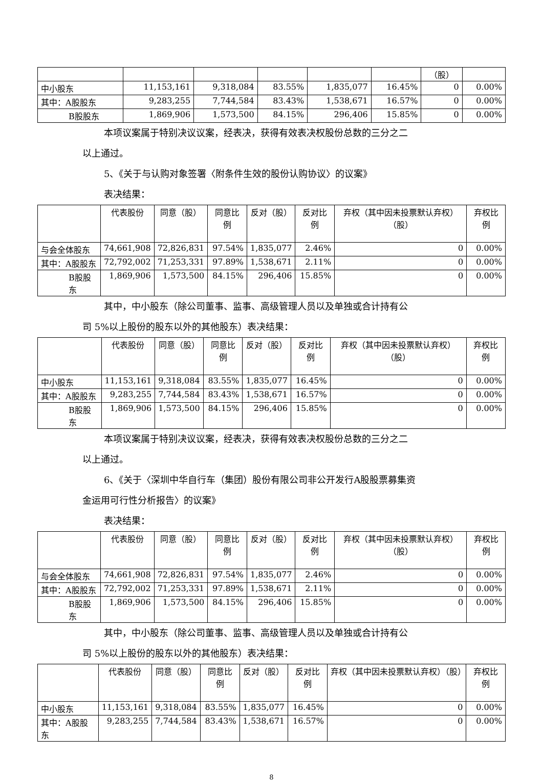| | | | | | | （股） | |
| --- | --- | --- | --- | --- | --- | --- | --- |
| 中小股东 | 11,153,161 | 9,318,084 | 83.55% | 1,835,077 | 16.45% | 0 | 0.00% |
| 其中：A股股东 | 9,283,255 | 7,744,584 | 83.43% | 1,538,671 | 16.57% | 0 | 0.00% |
| B股股东 | 1,869,906 | 1,573,500 | 84.15% | 296,406 | 15.85% | 0 | 0.00% |
本项议案属于特别决议议案，经表决，获得有效表决权股份总数的三分之二
以上通过。
5、《关于与认购对象签署〈附条件生效的股份认购协议〉的议案》
表决结果：
| | 代表股份 | 同意（股） | 同意比例 | 反对（股） | 反对比例 | 弃权（其中因未投票默认弃权）（股） | 弃权比例 |
| --- | --- | --- | --- | --- | --- | --- | --- |
| 与会全体股东 | 74,661,908 | 72,826,831 | 97.54% | 1,835,077 | 2.46% | 0 | 0.00% |
| 其中：A股股东 | 72,792,002 | 71,253,331 | 97.89% | 1,538,671 | 2.11% | 0 | 0.00% |
| B股股东 | 1,869,906 | 1,573,500 | 84.15% | 296,406 | 15.85% | 0 | 0.00% |
其中，中小股东（除公司董事、监事、高级管理人员以及单独或合计持有公
司 5%以上股份的股东以外的其他股东）表决结果：
| | 代表股份 | 同意（股） | 同意比例 | 反对（股） | 反对比例 | 弃权（其中因未投票默认弃权）（股） | 弃权比例 |
| --- | --- | --- | --- | --- | --- | --- | --- |
| 中小股东 | 11,153,161 | 9,318,084 | 83.55% | 1,835,077 | 16.45% | 0 | 0.00% |
| 其中：A股股东 | 9,283,255 | 7,744,584 | 83.43% | 1,538,671 | 16.57% | 0 | 0.00% |
| B股股东 | 1,869,906 | 1,573,500 | 84.15% | 296,406 | 15.85% | 0 | 0.00% |
本项议案属于特别决议议案，经表决，获得有效表决权股份总数的三分之二
以上通过。
6、《关于〈深圳中华自行车（集团）股份有限公司非公开发行A股股票募集资
金运用可行性分析报告〉的议案》
表决结果：
| | 代表股份 | 同意（股） | 同意比例 | 反对（股） | 反对比例 | 弃权（其中因未投票默认弃权）（股） | 弃权比例 |
| --- | --- | --- | --- | --- | --- | --- | --- |
| 与会全体股东 | 74,661,908 | 72,826,831 | 97.54% | 1,835,077 | 2.46% | 0 | 0.00% |
| 其中：A股股东 | 72,792,002 | 71,253,331 | 97.89% | 1,538,671 | 2.11% | 0 | 0.00% |
| B股股东 | 1,869,906 | 1,573,500 | 84.15% | 296,406 | 15.85% | 0 | 0.00% |
其中，中小股东（除公司董事、监事、高级管理人员以及单独或合计持有公
司 5%以上股份的股东以外的其他股东）表决结果：
| | 代表股份 | 同意（股） | 同意比例 | 反对（股） | 反对比例 | 弃权（其中因未投票默认弃权）（股） | 弃权比例 |
| --- | --- | --- | --- | --- | --- | --- | --- |
| 中小股东 | 11,153,161 | 9,318,084 | 83.55% | 1,835,077 | 16.45% | 0 | 0.00% |
| 其中：A股股东 | 9,283,255 | 7,744,584 | 83.43% | 1,538,671 | 16.57% | 0 | 0.00% |
8